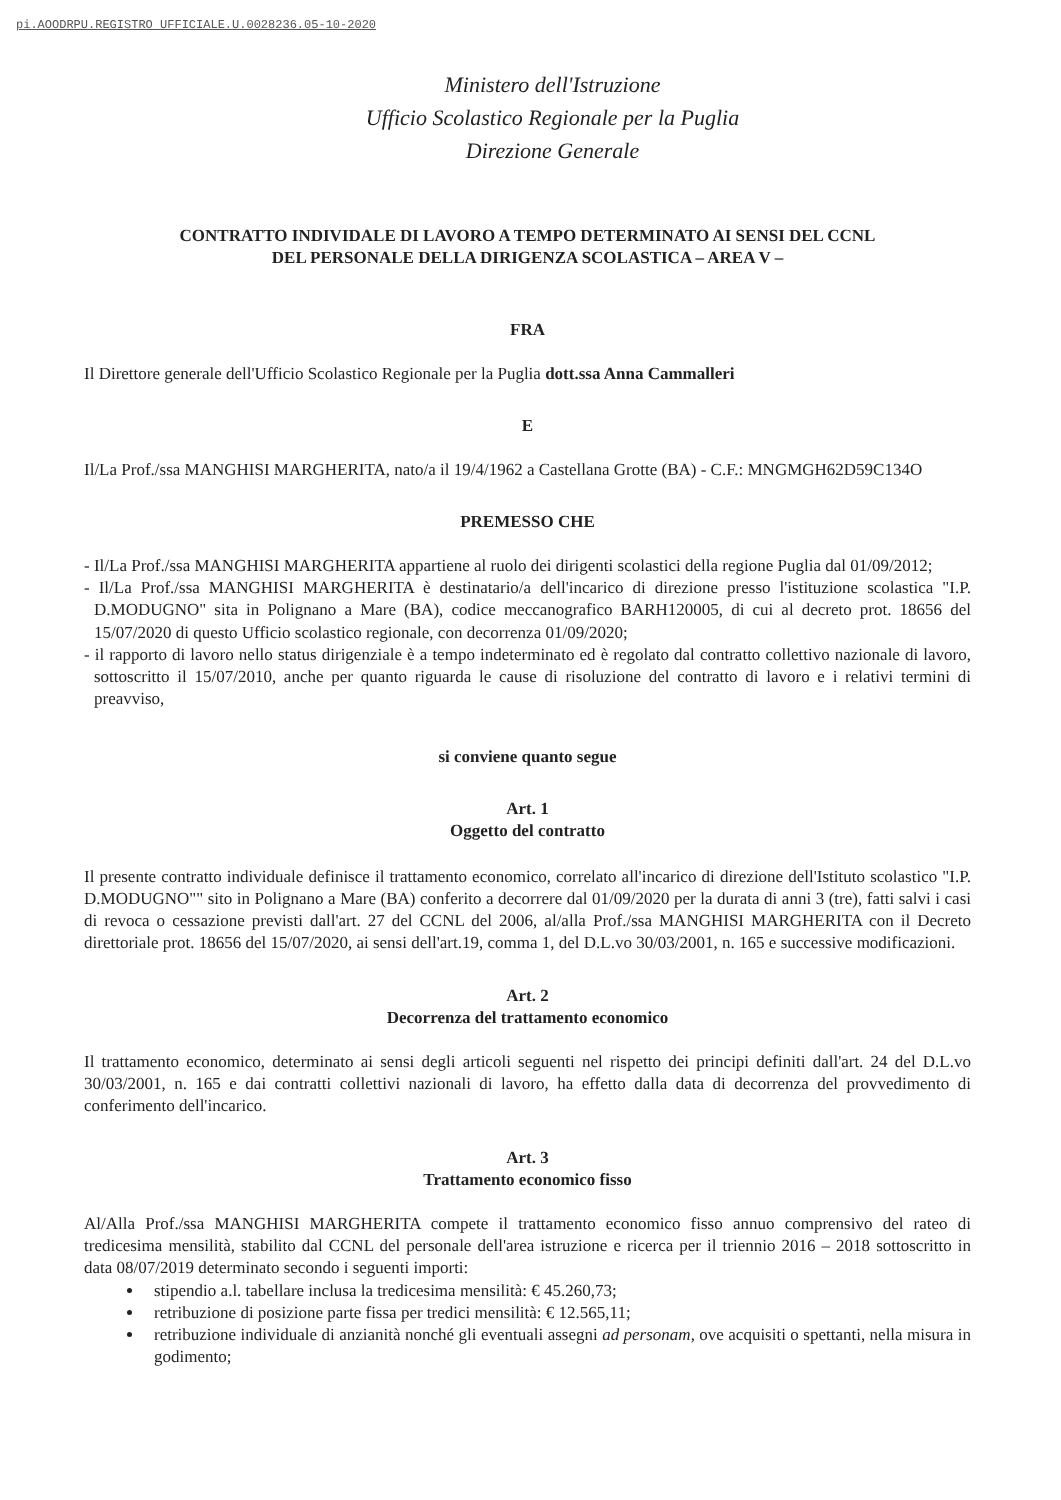pi.AOODRPU.REGISTRO UFFICIALE.U.0028236.05-10-2020
Ministero dell'Istruzione
Ufficio Scolastico Regionale per la Puglia
Direzione Generale
CONTRATTO INDIVIDALE DI LAVORO A TEMPO DETERMINATO AI SENSI DEL CCNL
DEL PERSONALE DELLA DIRIGENZA SCOLASTICA – AREA V –
FRA
Il Direttore generale dell'Ufficio Scolastico Regionale per la Puglia dott.ssa Anna Cammalleri
E
Il/La Prof./ssa MANGHISI MARGHERITA, nato/a il 19/4/1962 a Castellana Grotte (BA) - C.F.: MNGMGH62D59C134O
PREMESSO CHE
- Il/La Prof./ssa MANGHISI MARGHERITA appartiene al ruolo dei dirigenti scolastici della regione Puglia dal 01/09/2012;
- Il/La Prof./ssa MANGHISI MARGHERITA è destinatario/a dell'incarico di direzione presso l'istituzione scolastica "I.P. D.MODUGNO" sita in Polignano a Mare (BA), codice meccanografico BARH120005, di cui al decreto prot. 18656 del 15/07/2020 di questo Ufficio scolastico regionale, con decorrenza 01/09/2020;
- il rapporto di lavoro nello status dirigenziale è a tempo indeterminato ed è regolato dal contratto collettivo nazionale di lavoro, sottoscritto il 15/07/2010, anche per quanto riguarda le cause di risoluzione del contratto di lavoro e i relativi termini di preavviso,
si conviene quanto segue
Art. 1
Oggetto del contratto
Il presente contratto individuale definisce il trattamento economico, correlato all'incarico di direzione dell'Istituto scolastico "I.P. D.MODUGNO"" sito in Polignano a Mare (BA) conferito a decorrere dal 01/09/2020 per la durata di anni 3 (tre), fatti salvi i casi di revoca o cessazione previsti dall'art. 27 del CCNL del 2006, al/alla Prof./ssa MANGHISI MARGHERITA con il Decreto direttoriale prot. 18656 del 15/07/2020, ai sensi dell'art.19, comma 1, del D.L.vo 30/03/2001, n. 165 e successive modificazioni.
Art. 2
Decorrenza del trattamento economico
Il trattamento economico, determinato ai sensi degli articoli seguenti nel rispetto dei principi definiti dall'art. 24 del D.L.vo 30/03/2001, n. 165 e dai contratti collettivi nazionali di lavoro, ha effetto dalla data di decorrenza del provvedimento di conferimento dell'incarico.
Art. 3
Trattamento economico fisso
Al/Alla Prof./ssa MANGHISI MARGHERITA compete il trattamento economico fisso annuo comprensivo del rateo di tredicesima mensilità, stabilito dal CCNL del personale dell'area istruzione e ricerca per il triennio 2016 – 2018 sottoscritto in data 08/07/2019 determinato secondo i seguenti importi:
stipendio a.l. tabellare inclusa la tredicesima mensilità: € 45.260,73;
retribuzione di posizione parte fissa per tredici mensilità: € 12.565,11;
retribuzione individuale di anzianità nonché gli eventuali assegni ad personam, ove acquisiti o spettanti, nella misura in godimento;